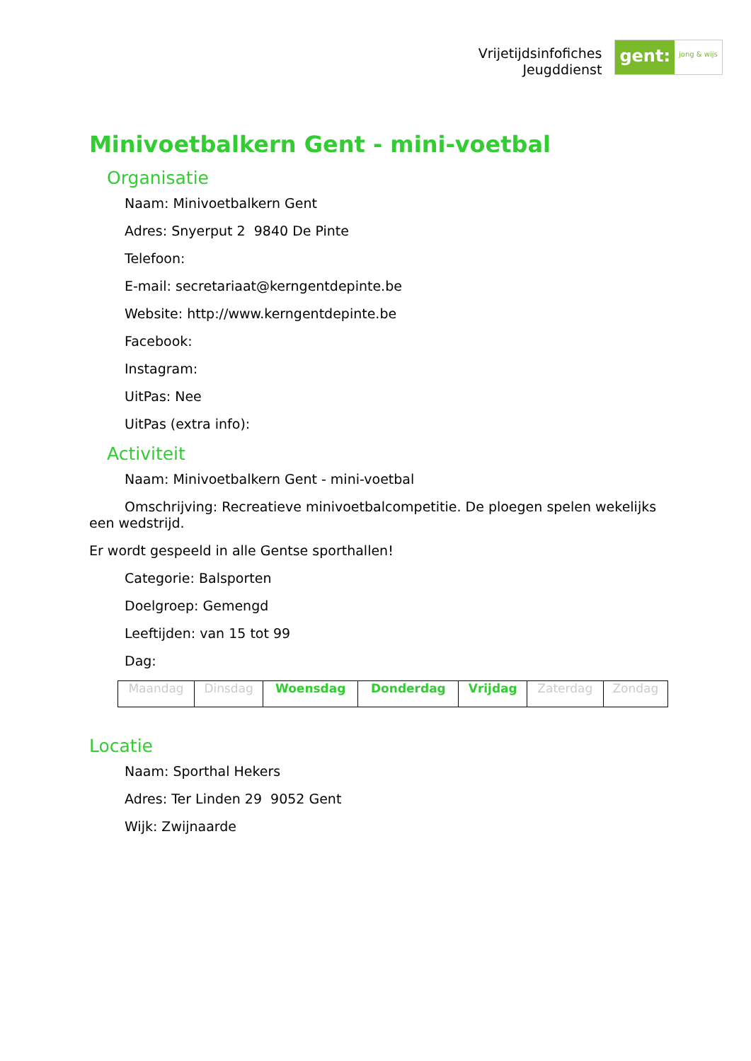Vrijetijdsinfofiches
Jeugddienst
gent:
jong & wijs
Minivoetbalkern Gent - mini-voetbal
Organisatie
Naam: Minivoetbalkern Gent
Adres: Snyerput 2 9840 De Pinte
Telefoon:
E-mail: secretariaat@kerngentdepinte.be
Website: http://www.kerngentdepinte.be
Facebook:
Instagram:
UitPas: Nee
UitPas (extra info):
Activiteit
Naam: Minivoetbalkern Gent - mini-voetbal
Omschrijving: Recreatieve minivoetbalcompetitie. De ploegen spelen wekelijks een wedstrijd.
Er wordt gespeeld in alle Gentse sporthallen!
Categorie: Balsporten
Doelgroep: Gemengd
Leeftijden: van 15 tot 99
Dag:
| Maandag | Dinsdag | Woensdag | Donderdag | Vrijdag | Zaterdag | Zondag |
Locatie
Naam: Sporthal Hekers
Adres: Ter Linden 29 9052 Gent
Wijk: Zwijnaarde